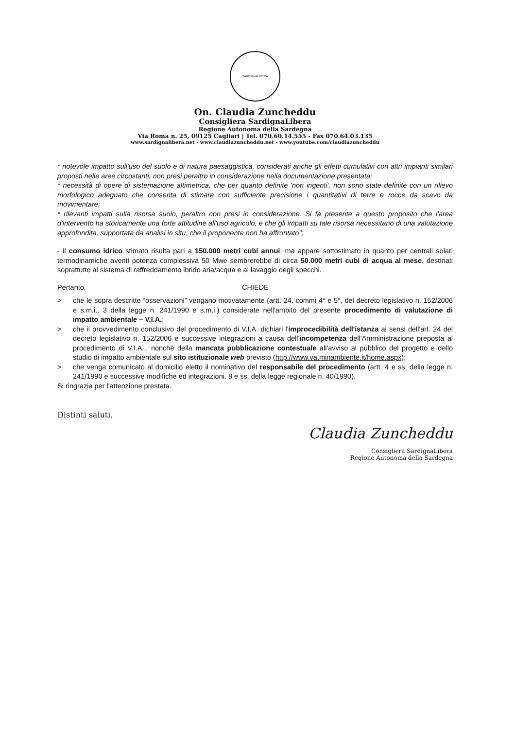SARDIGNALIBERA
On. Claudia Zuncheddu
Consigliera SardignaLibera
Regione Autonoma della Sardegna
Via Roma n. 25, 09125 Cagliari | Tel. 070.60.14.555 - Fax 070.64.03.135
www.sardignalibera.net - www.claudiazuncheddu.net - www.youtube.com/claudiazuncheddu
* notevole impatto sull'uso del suolo e di natura paesaggistica, considerati anche gli effetti cumulativi con altri impianti similari proposti nelle aree circostanti, non presi peraltro in considerazione nella documentazione presentata;
* necessità di opere di sistemazione altimetrica, che per quanto definite 'non ingenti', non sono state definite con un rilievo morfologico adeguato che consenta di stimare con sufficiente precisione i quantitativi di terre e rocce da scavo da movimentare;
* rilevanti impatti sulla risorsa suolo, peraltro non presi in considerazione. Si fa presente a questo proposito che l'area d'intervento ha storicamente una forte attitudine all'uso agricolo, e che gli impatti su tale risorsa necessitano di una valutazione approfondita, supportata da analisi in situ, che il proponente non ha affrontato";
- il consumo idrico stimato risulta pari a 150.000 metri cubi annui, ma appare sottostimato in quanto per centrali solari termodinamiche aventi potenza complessiva 50 Mwe sembrerebbe di circa 50.000 metri cubi di acqua al mese, destinati soprattutto al sistema di raffreddamento ibrido aria/acqua e al lavaggio degli specchi.
Pertanto, CHIEDE
> che le sopra descritte “osservazioni” vengano motivatamente (artt. 24, commi 4° e 5°, del decreto legislativo n. 152/2006 e s.m.i., 3 della legge n. 241/1990 e s.m.i.) considerate nell'ambito del presente procedimento di valutazione di impatto ambientale – V.I.A.;
> che il provvedimento conclusivo del procedimento di V.I.A. dichiari l'improcedibilità dell'istanza ai sensi dell'art. 24 del decreto legislativo n. 152/2006 e successive integrazioni a causa dell'incompetenza dell'Amministrazione preposta al procedimento di V.I.A.,, nonchè della mancata pubblicazione contestuale all'avviso al pubblico del progetto e dello studio di impatto ambientale sul sito istituzionale web previsto (http://www.va.minambiente.it/home.aspx);
> che venga comunicato al domicilio eletto il nominativo del responsabile del procedimento (artt. 4 e ss. della legge n. 241/1990 e successive modifiche ed integrazioni, 8 e ss. della legge regionale n. 40/1990).
Si ringrazia per l'attenzione prestata.
Distinti saluti.
Claudia Zuncheddu
Consigliera SardignaLibera
Regione Autonoma della Sardegna